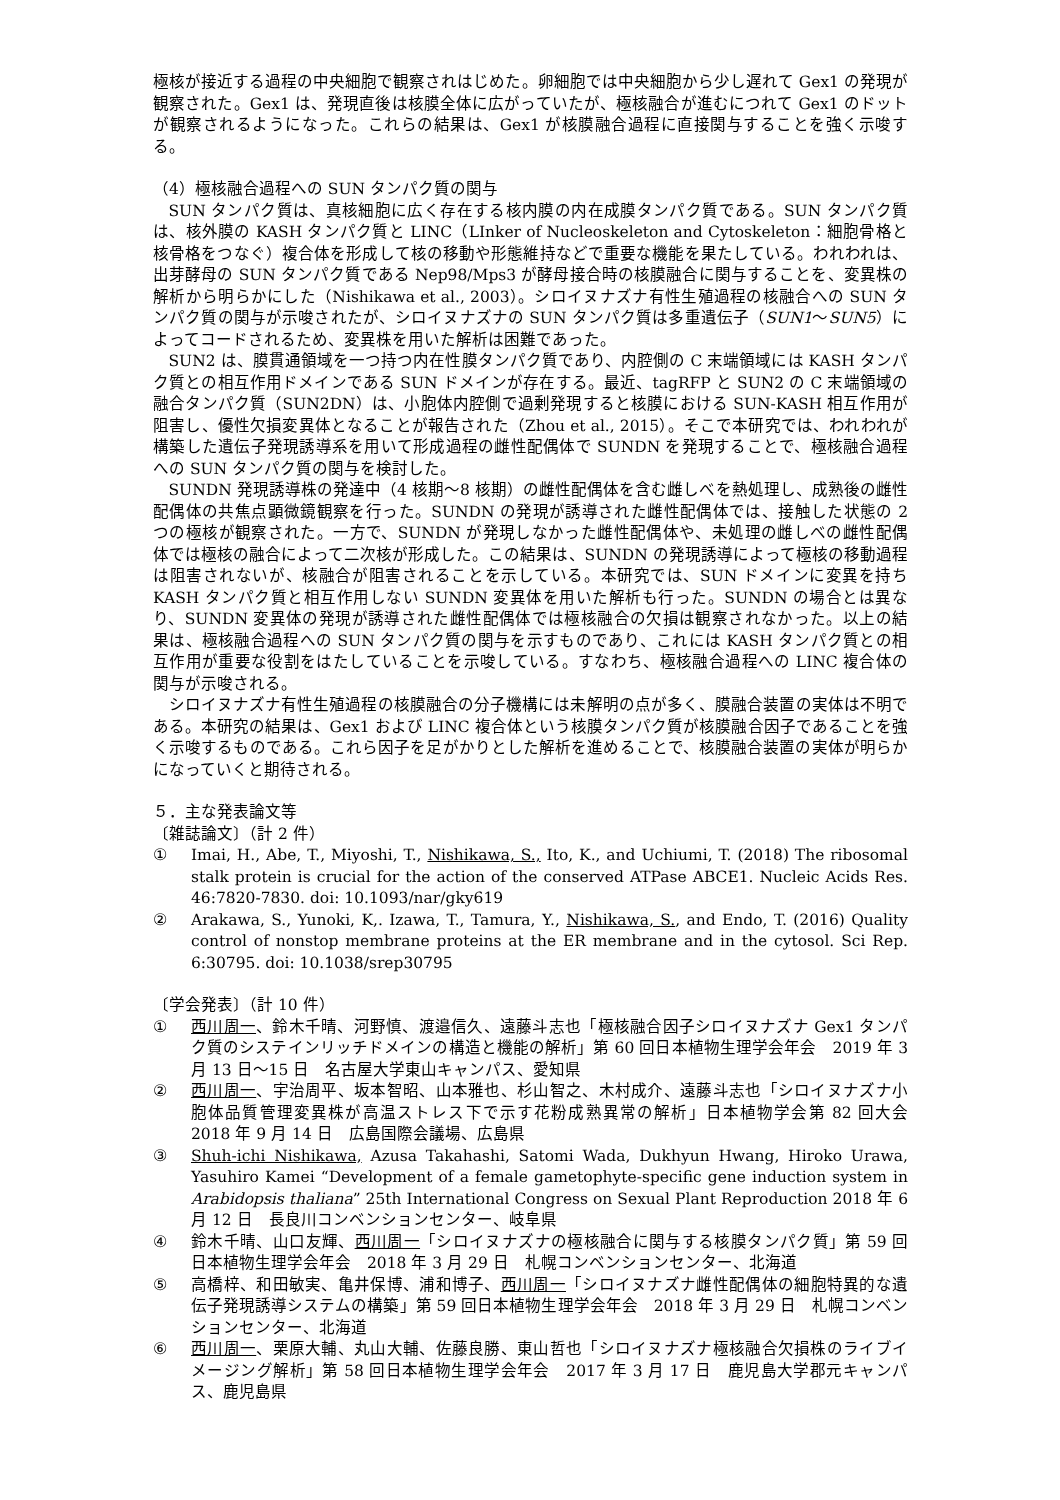極核が接近する過程の中央細胞で観察されはじめた。卵細胞では中央細胞から少し遅れて Gex1 の発現が観察された。Gex1 は、発現直後は核膜全体に広がっていたが、極核融合が進むにつれて Gex1 のドットが観察されるようになった。これらの結果は、Gex1 が核膜融合過程に直接関与することを強く示唆する。
（4）極核融合過程への SUN タンパク質の関与
SUN タンパク質は、真核細胞に広く存在する核内膜の内在成膜タンパク質である。SUN タンパク質は、核外膜の KASH タンパク質と LINC（LInker of Nucleoskeleton and Cytoskeleton：細胞骨格と核骨格をつなぐ）複合体を形成して核の移動や形態維持などで重要な機能を果たしている。われわれは、出芽酵母の SUN タンパク質である Nep98/Mps3 が酵母接合時の核膜融合に関与することを、変異株の解析から明らかにした（Nishikawa et al., 2003）。シロイヌナズナ有性生殖過程の核融合への SUN タンパク質の関与が示唆されたが、シロイヌナズナの SUN タンパク質は多重遺伝子（SUN1～SUN5）によってコードされるため、変異株を用いた解析は困難であった。
SUN2 は、膜貫通領域を一つ持つ内在性膜タンパク質であり、内腔側の C 末端領域には KASH タンパク質との相互作用ドメインである SUN ドメインが存在する。最近、tagRFP と SUN2 の C 末端領域の融合タンパク質（SUN2DN）は、小胞体内腔側で過剰発現すると核膜における SUN-KASH 相互作用が阻害し、優性欠損変異体となることが報告された（Zhou et al., 2015）。そこで本研究では、われわれが構築した遺伝子発現誘導系を用いて形成過程の雌性配偶体で SUNDN を発現することで、極核融合過程への SUN タンパク質の関与を検討した。
SUNDN 発現誘導株の発達中（4 核期～8 核期）の雌性配偶体を含む雌しべを熱処理し、成熟後の雌性配偶体の共焦点顕微鏡観察を行った。SUNDN の発現が誘導された雌性配偶体では、接触した状態の 2 つの極核が観察された。一方で、SUNDN が発現しなかった雌性配偶体や、未処理の雌しべの雌性配偶体では極核の融合によって二次核が形成した。この結果は、SUNDN の発現誘導によって極核の移動過程は阻害されないが、核融合が阻害されることを示している。本研究では、SUN ドメインに変異を持ち KASH タンパク質と相互作用しない SUNDN 変異体を用いた解析も行った。SUNDN の場合とは異なり、SUNDN 変異体の発現が誘導された雌性配偶体では極核融合の欠損は観察されなかった。以上の結果は、極核融合過程への SUN タンパク質の関与を示すものであり、これには KASH タンパク質との相互作用が重要な役割をはたしていることを示唆している。すなわち、極核融合過程への LINC 複合体の関与が示唆される。
シロイヌナズナ有性生殖過程の核膜融合の分子機構には未解明の点が多く、膜融合装置の実体は不明である。本研究の結果は、Gex1 および LINC 複合体という核膜タンパク質が核膜融合因子であることを強く示唆するものである。これら因子を足がかりとした解析を進めることで、核膜融合装置の実体が明らかになっていくと期待される。
５．主な発表論文等
〔雑誌論文〕（計 2 件）
① Imai, H., Abe, T., Miyoshi, T., Nishikawa, S., Ito, K., and Uchiumi, T. (2018) The ribosomal stalk protein is crucial for the action of the conserved ATPase ABCE1. Nucleic Acids Res. 46:7820-7830. doi: 10.1093/nar/gky619
② Arakawa, S., Yunoki, K,. Izawa, T., Tamura, Y., Nishikawa, S., and Endo, T. (2016) Quality control of nonstop membrane proteins at the ER membrane and in the cytosol. Sci Rep. 6:30795. doi: 10.1038/srep30795
〔学会発表〕（計 10 件）
① 西川周一、鈴木千晴、河野慎、渡邉信久、遠藤斗志也「極核融合因子シロイヌナズナ Gex1 タンパク質のシステインリッチドメインの構造と機能の解析」第 60 回日本植物生理学会年会　2019 年 3 月 13 日～15 日　名古屋大学東山キャンパス、愛知県
② 西川周一、宇治周平、坂本智昭、山本雅也、杉山智之、木村成介、遠藤斗志也「シロイヌナズナ小胞体品質管理変異株が高温ストレス下で示す花粉成熟異常の解析」日本植物学会第 82 回大会　2018 年 9 月 14 日　広島国際会議場、広島県
③ Shuh-ichi Nishikawa, Azusa Takahashi, Satomi Wada, Dukhyun Hwang, Hiroko Urawa, Yasuhiro Kamei “Development of a female gametophyte-specific gene induction system in Arabidopsis thaliana” 25th International Congress on Sexual Plant Reproduction 2018 年 6 月 12 日　長良川コンベンションセンター、岐阜県
④ 鈴木千晴、山口友輝、西川周一「シロイヌナズナの極核融合に関与する核膜タンパク質」第 59 回日本植物生理学会年会　2018 年 3 月 29 日　札幌コンベンションセンター、北海道
⑤ 高橋梓、和田敏実、亀井保博、浦和博子、西川周一「シロイヌナズナ雌性配偶体の細胞特異的な遺伝子発現誘導システムの構築」第 59 回日本植物生理学会年会　2018 年 3 月 29 日　札幌コンベンションセンター、北海道
⑥ 西川周一、栗原大輔、丸山大輔、佐藤良勝、東山哲也「シロイヌナズナ極核融合欠損株のライブイメージング解析」第 58 回日本植物生理学会年会　2017 年 3 月 17 日　鹿児島大学郡元キャンパス、鹿児島県